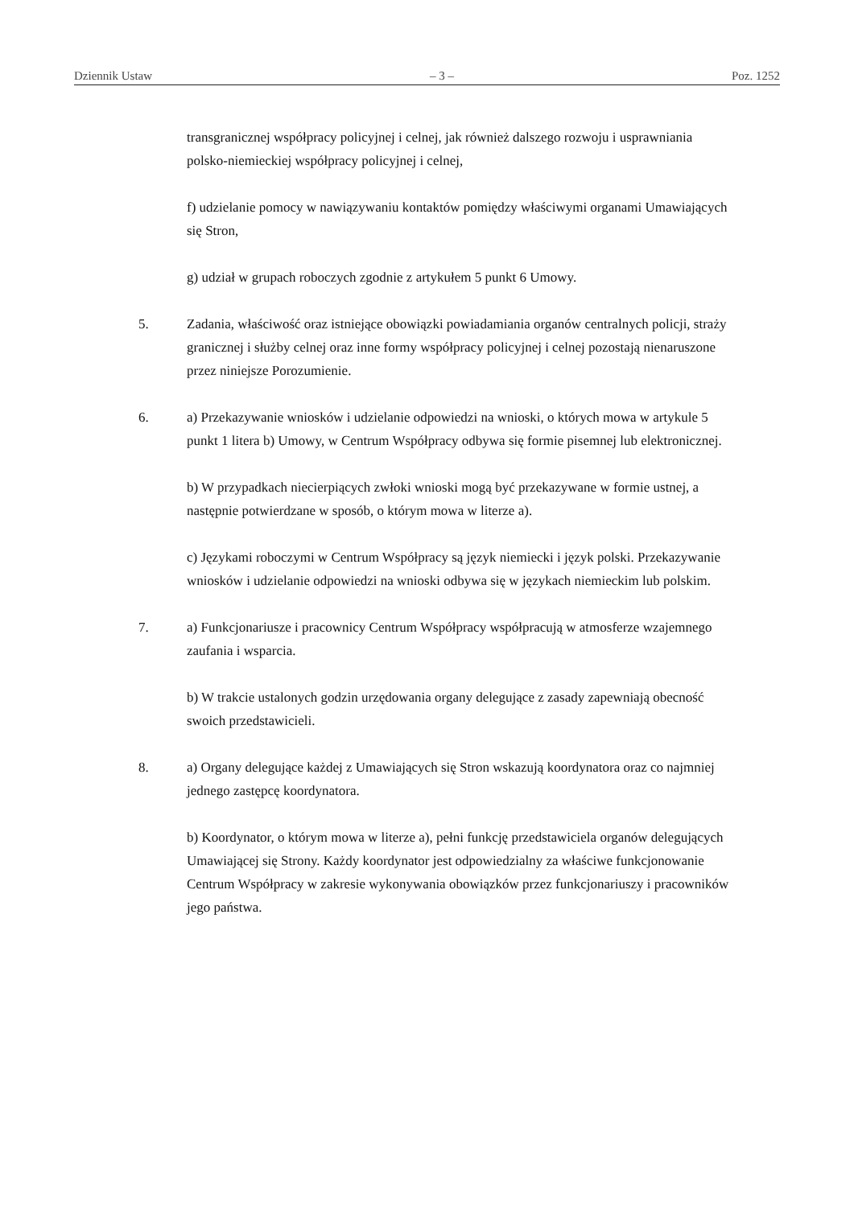Dziennik Ustaw – 3 – Poz. 1252
transgranicznej współpracy policyjnej i celnej, jak również dalszego rozwoju i usprawniania polsko-niemieckiej współpracy policyjnej i celnej,
f) udzielanie pomocy w nawiązywaniu kontaktów pomiędzy właściwymi organami Umawiających się Stron,
g) udział w grupach roboczych zgodnie z artykułem 5 punkt 6 Umowy.
5. Zadania, właściwość oraz istniejące obowiązki powiadamiania organów centralnych policji, straży granicznej i służby celnej oraz inne formy współpracy policyjnej i celnej pozostają nienaruszone przez niniejsze Porozumienie.
6. a) Przekazywanie wniosków i udzielanie odpowiedzi na wnioski, o których mowa w artykule 5 punkt 1 litera b) Umowy, w Centrum Współpracy odbywa się formie pisemnej lub elektronicznej.
b) W przypadkach niecierpiących zwłoki wnioski mogą być przekazywane w formie ustnej, a następnie potwierdzane w sposób, o którym mowa w literze a).
c) Językami roboczymi w Centrum Współpracy są język niemiecki i język polski. Przekazywanie wniosków i udzielanie odpowiedzi na wnioski odbywa się w językach niemieckim lub polskim.
7. a) Funkcjonariusze i pracownicy Centrum Współpracy współpracują w atmosferze wzajemnego zaufania i wsparcia.
b) W trakcie ustalonych godzin urzędowania organy delegujące z zasady zapewniają obecność swoich przedstawicieli.
8. a) Organy delegujące każdej z Umawiających się Stron wskazują koordynatora oraz co najmniej jednego zastępcę koordynatora.
b) Koordynator, o którym mowa w literze a), pełni funkcję przedstawiciela organów delegujących Umawiającej się Strony. Każdy koordynator jest odpowiedzialny za właściwe funkcjonowanie Centrum Współpracy w zakresie wykonywania obowiązków przez funkcjonariuszy i pracowników jego państwa.